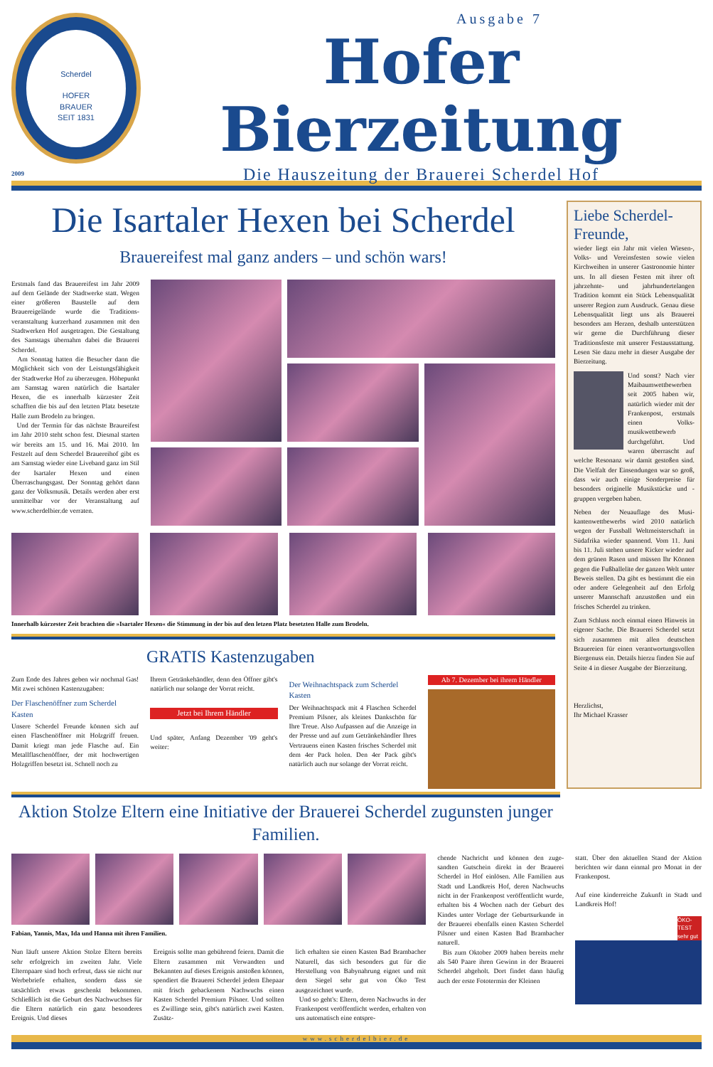Scherdel
HOFER
BRAUER
SEIT 1831
2009
Ausgabe 7
Hofer Bierzeitung
Die Hauszeitung der Brauerei Scherdel Hof
Die Isartaler Hexen bei Scherdel
Brauereifest mal ganz anders – und schön wars!
Erstmals fand das Brauereifest im Jahr 2009 auf dem Gelände der Stadtwerke statt. Wegen einer größeren Baustelle auf dem Brauereigelände wurde die Traditions­veranstaltung kurzerhand zusammen mit den Stadtwerken Hof ausgetragen. Die Gestaltung des Samstags übernahm dabei die Brauerei Scherdel.
Am Sonntag hatten die Besucher dann die Möglichkeit sich von der Leistungs­fähigkeit der Stadtwerke Hof zu überzeu­gen. Höhepunkt am Samstag waren natür­lich die Isartaler Hexen, die es innerhalb kürzester Zeit schafften die bis auf den letzten Platz besetzte Halle zum Brodeln zu bringen.
Und der Termin für das nächste Braurei­fest im Jahr 2010 steht schon fest. Diesmal starten wir bereits am 15. und 16. Mai 2010. Im Festzelt auf dem Scherdel Brauereihof gibt es am Samstag wieder eine Liveband ganz im Stil der Isartaler Hexen und einen Überraschungsgast. Der Sonntag gehört dann ganz der Volksmusik. Details werden aber erst unmittelbar vor der Veranstaltung auf www.scherdelbier.de verraten.
Innerhalb kürzester Zeit brachten die »Isartaler Hexen« die Stimmung in der bis auf den letzen Platz besetzten Halle zum Brodeln.
GRATIS Kastenzugaben
Zum Ende des Jahres geben wir nochmal Gas! Mit zwei schönen Kastenzugaben:
Der Flaschenöffner zum Scherdel Kasten
Unsere Scherdel Freunde können sich auf einen Flaschenöffner mit Holzgriff freuen. Damit kriegt man jede Flasche auf. Ein Metallflaschenöffner, der mit hochwertigen Holzgriffen besetzt ist. Schnell noch zu
Ihrem Getränkehändler, denn den Öffner gibt's natürlich nur solange der Vorrat reicht.
Jetzt bei Ihrem Händler
Und später, Anfang Dezember '09 geht's weiter:
Der Weihnachtspack zum Scherdel Kasten
Der Weihnachtspack mit 4 Flaschen Scherdel Premium Pilsner, als kleines Dankschön für Ihre Treue. Also Aufpassen auf die Anzeige in der Presse und auf zum Getränkehändler Ihres Vertrauens einen Kasten frisches Scherdel mit dem 4er Pack holen. Den 4er Pack gibt's natürlich auch nur solange der Vorrat reicht.
Ab 7. Dezember bei ihrem Händler
Liebe Scherdel-Freunde,
wieder liegt ein Jahr mit vielen Wiesen-, Volks- und Vereinsfesten sowie vielen Kirchweihen in unserer Gastronomie hinter uns. In all diesen Festen mit ihrer oft jahrzehnte- und jahrhundertelangen Tradition kommt ein Stück Lebensqualität unserer Region zum Ausdruck. Genau diese Lebensqualität liegt uns als Brauerei besonders am Herzen, deshalb unter­stützen wir gerne die Durchführung dieser Traditionsfeste mit unserer Festausstattung. Lesen Sie dazu mehr in dieser Ausgabe der Bierzeitung.
Und sonst? Nach vier Maibaumwett­bewerben seit 2005 haben wir, natür­lich wieder mit der Frankenpost, erst­mals einen Volks­musikwettbewerb durchgeführt. Und waren überrascht auf welche Reso­nanz wir damit gestoßen sind. Die Vielfalt der Einsendungen war so groß, dass wir auch einige Sonder­preise für besonders originelle Musik­stücke und -gruppen vergeben haben.
Neben der Neuauflage des Musi­kantenwettbewerbs wird 2010 natürlich wegen der Fussball Weltmeisterschaft in Südafrika wieder spannend. Vom 11. Juni bis 11. Juli stehen unsere Kicker wieder auf dem grünen Rasen und müssen Ihr Können gegen die Fußballelite der ganzen Welt unter Beweis stellen. Da gibt es bestimmt die ein oder andere Gelegenheit auf den Erfolg unserer Mannschaft anzustoßen und ein frisches Scherdel zu trinken.
Zum Schluss noch einmal einen Hinweis in eigener Sache. Die Brauerei Scherdel setzt sich zusammen mit allen deutschen Brauereien für einen verantwortungsvollen Biergenuss ein. Details hierzu finden Sie auf Seite 4 in dieser Ausgabe der Bierzeitung.
Herzlichst,
Ihr Michael Krasser
Aktion Stolze Eltern eine Initiative der Brauerei Scherdel zugunsten junger Familien.
Fabian, Yannis, Max, Ida und Hanna mit ihren Familien.
Nun läuft unsere Aktion Stolze Eltern bereits sehr erfolgreich im zweiten Jahr. Viele Elternpaare sind hoch erfreut, dass sie nicht nur Werbebriefe erhalten, sondern dass sie tatsächlich etwas geschenkt bekommen. Schließlich ist die Geburt des Nachwuchses für die Eltern natürlich ein ganz besonderes Ereignis. Und dieses
Ereignis sollte man gebührend feiern. Damit die Eltern zusammen mit Verwand­ten und Bekannten auf dieses Ereignis anstoßen können, spendiert die Brauerei Scherdel jedem Ehepaar mit frisch gebacke­nem Nachwuchs einen Kasten Scherdel Premium Pilsner. Und sollten es Zwillinge sein, gibt's natürlich zwei Kasten. Zusätz-
lich erhalten sie einen Kasten Bad Bram­bacher Naturell, das sich besonders gut für die Herstellung von Babynahrung eignet und mit dem Siegel sehr gut von Öko Test ausgezeichnet wurde.
Und so geht's: Eltern, deren Nachwuchs in der Frankenpost veröffentlicht werden, erhalten von uns automatisch eine entspre-
chende Nachricht und können den zuge­sandten Gutschein direkt in der Brauerei Scherdel in Hof einlösen. Alle Familien aus Stadt und Landkreis Hof, deren Nachwuchs nicht in der Frankenpost veröffentlicht wurde, erhalten bis 4 Wochen nach der Geburt des Kindes unter Vorlage der Geburtsurkunde in der Brauerei ebenfalls einen Kasten Scherdel Pilsner und einen Kasten Bad Brambacher naturell.
Bis zum Oktober 2009 haben bereits mehr als 540 Paare ihren Gewinn in der Brauerei Scherdel abge­holt. Dort findet dann häufig auch der erste Fototermin der Kleinen
statt. Über den aktuellen Stand der Aktion berichten wir dann einmal pro Monat in der Frankenpost.
Auf eine kinderreiche Zukunft in Stadt und Landkreis Hof!
ÖKO-TEST sehr gut
www.scherdelbier.de